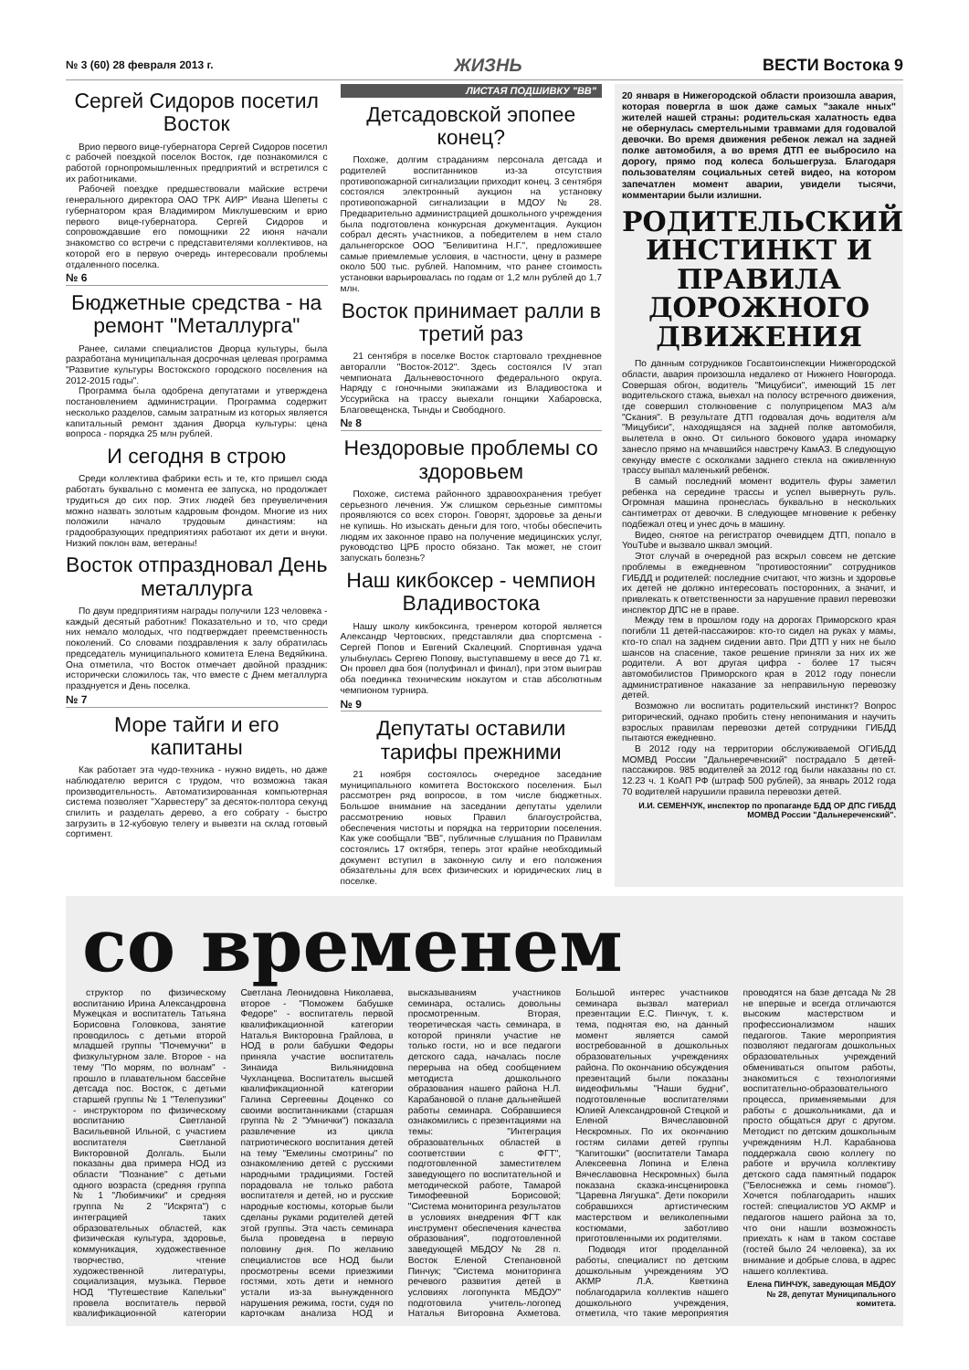№ 3 (60) 28 февраля 2013 г. ЖИЗНЬ ВЕСТИ Востока 9
Сергей Сидоров посетил Восток
Врио первого вице-губернатора Сергей Сидоров посетил с рабочей поездкой поселок Восток, где познакомился с работой горнопромышленных предприятий и встретился с их работниками.
Рабочей поездке предшествовали майские встречи генерального директора ОАО ТРК АИР" Ивана Шепеты с губернатором края Владимиром Миклушевским и врио первого вице-губернатора. Сергей Сидоров и сопровождавшие его помощники 22 июня начали знакомство со встречи с представителями коллективов, на которой его в первую очередь интересовали проблемы отдаленного поселка.
№ 6
Бюджетные средства - на ремонт "Металлурга"
Ранее, силами специалистов Дворца культуры, была разработана муниципальная досрочная целевая программа "Развитие культуры Востокского городского поселения на 2012-2015 годы".
Программа была одобрена депутатами и утверждена постановлением администрации. Программа содержит несколько разделов, самым затратным из которых является капитальный ремонт здания Дворца культуры: цена вопроса - порядка 25 млн рублей.
И сегодня в строю
Среди коллектива фабрики есть и те, кто пришел сюда работать буквально с момента ее запуска, но продолжает трудиться до сих пор. Этих людей без преувеличения можно назвать золотым кадровым фондом. Многие из них положили начало трудовым династиям: на градообразующих предприятиях работают их дети и внуки. Низкий поклон вам, ветераны!
Восток отпраздновал День металлурга
По двум предприятиям награды получили 123 человека - каждый десятый работник! Показательно и то, что среди них немало молодых, что подтверждает преемственность поколений. Со словами поздравления к залу обратилась председатель муниципального комитета Елена Ведяйкина. Она отметила, что Восток отмечает двойной праздник: исторически сложилось так, что вместе с Днем металлурга празднуется и День поселка.
№ 7
Море тайги и его капитаны
Как работает эта чудо-техника - нужно видеть, но даже наблюдателю верится с трудом, что возможна такая производительность. Автоматизированная компьютерная система позволяет "Харвестеру" за десяток-полтора секунд спилить и разделать дерево, а его собрату - быстро загрузить в 12-кубовую телегу и вывезти на склад готовый сортимент.
ЛИСТАЯ ПОДШИВКУ "ВВ"
Детсадовской эпопее конец?
Похоже, долгим страданиям персонала детсада и родителей воспитанников из-за отсутствия противопожарной сигнализации приходит конец. 3 сентября состоялся электронный аукцион на установку противопожарной сигнализации в МДОУ № 28. Предварительно администрацией дошкольного учреждения была подготовлена конкурсная документация. Аукцион собрал десять участников, а победителем в нем стало дальнегорское ООО "Беливитина Н.Г.", предложившее самые приемлемые условия, в частности, цену в размере около 500 тыс. рублей. Напомним, что ранее стоимость установки варьировалась по годам от 1,2 млн рублей до 1,7 млн.
Восток принимает ралли в третий раз
21 сентября в поселке Восток стартовало трехдневное авторалли "Восток-2012". Здесь состоялся IV этап чемпионата Дальневосточного федерального округа. Наряду с гоночными экипажами из Владивостока и Уссурийска на трассу выехали гонщики Хабаровска, Благовещенска, Тынды и Свободного.
№ 8
Нездоровые проблемы со здоровьем
Похоже, система районного здравоохранения требует серьезного лечения. Уж слишком серьезные симптомы проявляются со всех сторон. Говорят, здоровье за деньги не купишь. Но изыскать деньги для того, чтобы обеспечить людям их законное право на получение медицинских услуг, руководство ЦРБ просто обязано. Так может, не стоит запускать болезнь?
Наш кикбоксер - чемпион Владивостока
Нашу школу кикбоксинга, тренером которой является Александр Чертовских, представляли два спортсмена - Сергей Попов и Евгений Скалецкий. Спортивная удача улыбнулась Сергею Попову, выступавшему в весе до 71 кг. Он провел два боя (полуфинал и финал), при этом выиграв оба поединка техническим нокаутом и став абсолютным чемпионом турнира.
№ 9
Депутаты оставили тарифы прежними
21 ноября состоялось очередное заседание муниципального комитета Востокского поселения. Был рассмотрен ряд вопросов, в том числе бюджетных. Большое внимание на заседании депутаты уделили рассмотрению новых Правил благоустройства, обеспечения чистоты и порядка на территории поселения. Как уже сообщали "ВВ", публичные слушания по Правилам состоялись 17 октября, теперь этот крайне необходимый документ вступил в законную силу и его положения обязательны для всех физических и юридических лиц в поселке.
20 января в Нижегородской области произошла авария, которая повергла в шок даже самых "закале нных" жителей нашей страны: родительская халатность едва не обернулась смертельными травмами для годовалой девочки. Во время движения ребенок лежал на задней полке автомобиля, а во время ДТП ее выбросило на дорогу, прямо под колеса большегруза. Благодаря пользователям социальных сетей видео, на котором запечатлен момент аварии, увидели тысячи, комментарии были излишни.
РОДИТЕЛЬСКИЙ ИНСТИНКТ И ПРАВИЛА ДОРОЖНОГО ДВИЖЕНИЯ
По данным сотрудников Госавтоинспекции Нижегородской области, авария произошла недалеко от Нижнего Новгорода. Совершая обгон, водитель "Мицубиси", имеющий 15 лет водительского стажа, выехал на полосу встречного движения, где совершил столкновение с полуприцепом МАЗ а/м "Скания". В результате ДТП годовалая дочь водителя а/м "Мицубиси", находящаяся на задней полке автомобиля, вылетела в окно. От сильного бокового удара иномарку занесло прямо на мчавшийся навстречу КамАЗ. В следующую секунду вместе с осколками заднего стекла на оживленную трассу выпал маленький ребенок.
В самый последний момент водитель фуры заметил ребенка на середине трассы и успел вывернуть руль. Огромная машина пронеслась буквально в нескольких сантиметрах от девочки. В следующее мгновение к ребенку подбежал отец и унес дочь в машину.
Видео, снятое на регистратор очевидцем ДТП, попало в YouTube и вызвало шквал эмоций.
Этот случай в очередной раз вскрыл совсем не детские проблемы в ежедневном "противостоянии" сотрудников ГИБДД и родителей: последние считают, что жизнь и здоровье их детей не должно интересовать посторонних, а значит, и привлекать к ответственности за нарушение правил перевозки инспектор ДПС не в праве.
Между тем в прошлом году на дорогах Приморского края погибли 11 детей-пассажиров: кто-то сидел на руках у мамы, кто-то спал на заднем сидении авто. При ДТП у них не было шансов на спасение, такое решение приняли за них их же родители. А вот другая цифра - более 17 тысяч автомобилистов Приморского края в 2012 году понесли административное наказание за неправильную перевозку детей.
Возможно ли воспитать родительский инстинкт? Вопрос риторический, однако пробить стену непонимания и научить взрослых правилам перевозки детей сотрудники ГИБДД пытаются ежедневно.
В 2012 году на территории обслуживаемой ОГИБДД МОМВД России "Дальнереченский" пострадало 5 детей-пассажиров. 985 водителей за 2012 год были наказаны по ст. 12.23 ч. 1 КоАП РФ (штраф 500 рублей), за январь 2012 года 70 водителей нарушили правила перевозки детей.
И.И. СЕМЕНЧУК, инспектор по пропаганде БДД ОР ДПС ГИБДД МОМВД России "Дальнереченский".
со временем
структор по физическому воспитанию Ирина Александровна Мужецкая и воспитатель Татьяна Борисовна Головкова, занятие проводилось с детьми второй младшей группы "Почемучки" в физкультурном зале. Второе - на тему "По морям, по волнам" - прошло в плавательном бассейне детсада пос. Восток, с детьми старшей группы № 1 "Телепузики" - инструктором по физическому воспитанию Светланой Васильевной Ильной, с участием воспитателя Светланой Викторовной Долгаль. Были показаны два примера НОД из области "Познание" с детьми одного возраста (средняя группа № 1 "Любимчики" и средняя группа № 2 "Искрята") с интеграцией таких образовательных областей, как физическая культура, здоровье, коммуникация, художественное творчество, чтение художественной литературы, социализация, музыка. Первое НОД "Путешествие Капельки" провела воспитатель первой квалификационной категории Светлана Леонидовна Николаева, второе - "Поможем бабушке Федоре" - воспитатель первой квалификационной категории Наталья Викторовна Грайлова, в НОД в роли бабушки Федоры приняла участие воспитатель Зинаида Вильянидовна Чухланцева. Воспитатель высшей квалификационной категории Галина Сергеевны Доценко со своими воспитанниками (старшая группа № 2 "Умнички") показала развлечение из цикла патриотического воспитания детей на тему "Емелины смотрины" по ознакомлению детей с русскими народными традициями. Гостей порадовала не только работа воспитателя и детей, но и русские народные костюмы, которые были сделаны руками родителей детей этой группы. Эта часть семинара была проведена в первую половину дня. По желанию специалистов все НОД были просмотрены всеми приезжими гостями, хоть дети и немного устали из-за вынужденного нарушения режима, гости, судя по карточкам анализа НОД и высказываниям участников семинара, остались довольны просмотренным. Вторая, теоретическая часть семинара, в которой приняли участие не только гости, но и все педагоги детского сада, началась после перерыва на обед сообщением методиста дошкольного образования нашего района Н.Л. Карабановой о плане дальнейшей работы семинара. Собравшиеся ознакомились с презентациями на темы: "Интеграция образовательных областей в соответствии с ФГТ", подготовленной заместителем заведующего по воспитательной и методической работе, Тамарой Тимофеевной Борисовой; "Система мониторинга результатов в условиях внедрения ФГТ как инструмент обеспечения качества образования", подготовленной заведующей МБДОУ № 28 п. Восток Еленой Степановной Пинчук; "Система мониторинга речевого развития детей в условиях логопункта МБДОУ" подготовила учитель-логопед Наталья Виторовна Ахметова. Большой интерес участников семинара вызвал материал презентации Е.С. Пинчук, т. к. тема, поднятая ею, на данный момент является самой востребованной в дошкольных образовательных учреждениях района. По окончанию обсуждения презентаций были показаны видеофильмы "Наши будни", подготовленные воспитателями Юлией Александровной Стецкой и Еленой Вячеславовной Нескромных. По их окончанию гостям силами детей группы "Капитошки" (воспитатели Тамара Алексеевна Лопина и Елена Вячеславовна Нескромных) была показана сказка-инсценировка "Царевна Лягушка". Дети покорили собравшихся артистическим мастерством и великолепными костюмами, заботливо приготовленными их родителями.
Подводя итог проделанной работы, специалист по детским дошкольным учреждениям УО АКМР Л.А. Кветкина поблагодарила коллектив нашего дошкольного учреждения, отметила, что такие мероприятия проводятся на базе детсада № 28 не впервые и всегда отличаются высоким мастерством и профессионализмом наших педагогов. Такие мероприятия позволяют педагогам дошкольных образовательных учреждений обмениваться опытом работы, знакомиться с технологиями воспитательно-образовательного процесса, применяемыми для работы с дошкольниками, да и просто общаться друг с другом. Методист по детским дошкольным учреждениям Н.Л. Карабанова поддержала свою коллегу по работе и вручила коллективу детского сада памятный подарок ("Белоснежка и семь гномов"). Хочется поблагодарить наших гостей: специалистов УО АКМР и педагогов нашего района за то, что они нашли возможность приехать к нам в таком составе (гостей было 24 человека), за их внимание и добрые слова, в адрес нашего коллектива.
Елена ПИНЧУК, заведующая МБДОУ № 28, депутат Муниципального комитета.